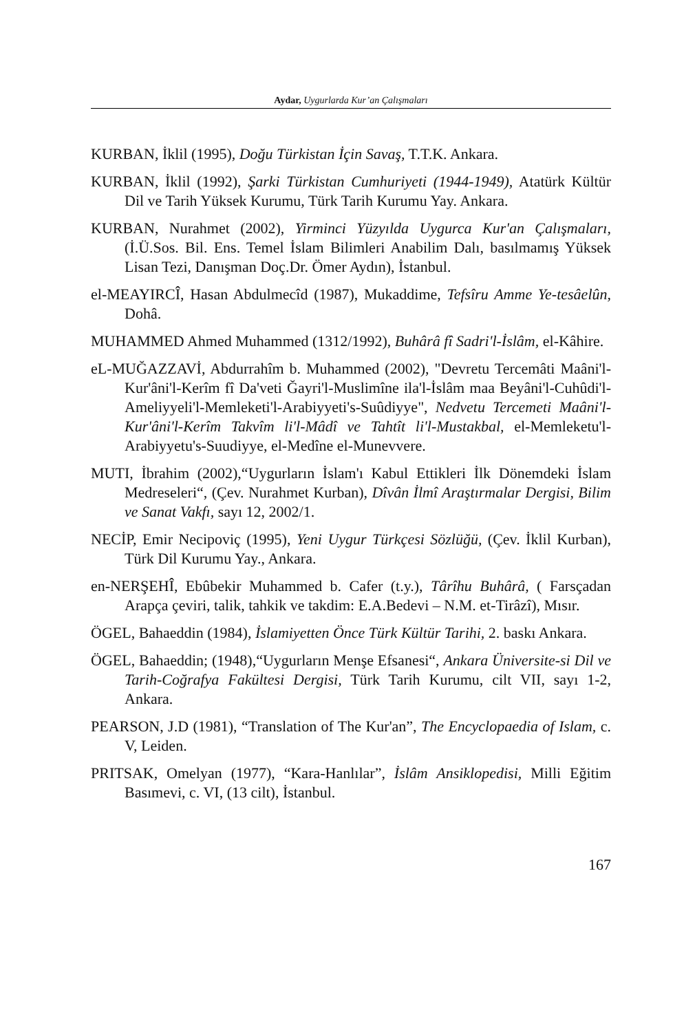Aydar, Uygurlarda Kur’an Çalışmaları
KURBAN, İklil (1995), Doğu Türkistan İçin Savaş, T.T.K. Ankara.
KURBAN, İklil (1992), Şarki Türkistan Cumhuriyeti (1944-1949), Atatürk Kültür Dil ve Tarih Yüksek Kurumu, Türk Tarih Kurumu Yay. Ankara.
KURBAN, Nurahmet (2002), Yirminci Yüzyılda Uygurca Kur'an Çalışmaları, (İ.Ü.Sos. Bil. Ens. Temel İslam Bilimleri Anabilim Dalı, basılmamış Yüksek Lisan Tezi, Danışman Doç.Dr. Ömer Aydın), İstanbul.
el-MEAYIRCÎ, Hasan Abdulmecîd (1987), Mukaddime, Tefsîru Amme Ye-tesâelûn, Dohâ.
MUHAMMED Ahmed Muhammed (1312/1992), Buhârâ fî Sadri'l-İslâm, el-Kâhire.
eL-MUĞAZZAVİ, Abdurrahîm b. Muhammed (2002), "Devretu Tercemâti Maâni'l-Kur'âni'l-Kerîm fî Da'veti Ğayri'l-Muslimîne ila'l-İslâm maa Beyâni'l-Cuhûdi'l-Ameliyyeli'l-Memleketi'l-Arabiyyeti's-Suûdiyye", Nedvetu Tercemeti Maâni'l-Kur'âni'l-Kerîm Takvîm li'l-Mâdî ve Tahtît li'l-Mustakbal, el-Memleketu'l-Arabiyyetu's-Suudiyye, el-Medîne el-Munevvere.
MUTI, İbrahim (2002),“Uygurların İslam'ı Kabul Ettikleri İlk Dönemdeki İslam Medreseleri“, (Çev. Nurahmet Kurban), Dîvân İlmî Araştırmalar Dergisi, Bilim ve Sanat Vakfı, sayı 12, 2002/1.
NECİP, Emir Necipoviç (1995), Yeni Uygur Türkçesi Sözlüğü, (Çev. İklil Kurban), Türk Dil Kurumu Yay., Ankara.
en-NERŞEHÎ, Ebûbekir Muhammed b. Cafer (t.y.), Târîhu Buhârâ, ( Farsçadan Arapça çeviri, talik, tahkik ve takdim: E.A.Bedevi – N.M. et-Tirâzî), Mısır.
ÖGEL, Bahaeddin (1984), İslamiyetten Önce Türk Kültür Tarihi, 2. baskı Ankara.
ÖGEL, Bahaeddin; (1948),“Uygurların Menşe Efsanesi“, Ankara Üniversite-si Dil ve Tarih-Coğrafya Fakültesi Dergisi, Türk Tarih Kurumu, cilt VII, sayı 1-2, Ankara.
PEARSON, J.D (1981), “Translation of The Kur'an”, The Encyclopaedia of Islam, c. V, Leiden.
PRITSAK, Omelyan (1977), “Kara-Hanlılar”, İslâm Ansiklopedisi, Milli Eğitim Basımevi, c. VI, (13 cilt), İstanbul.
167